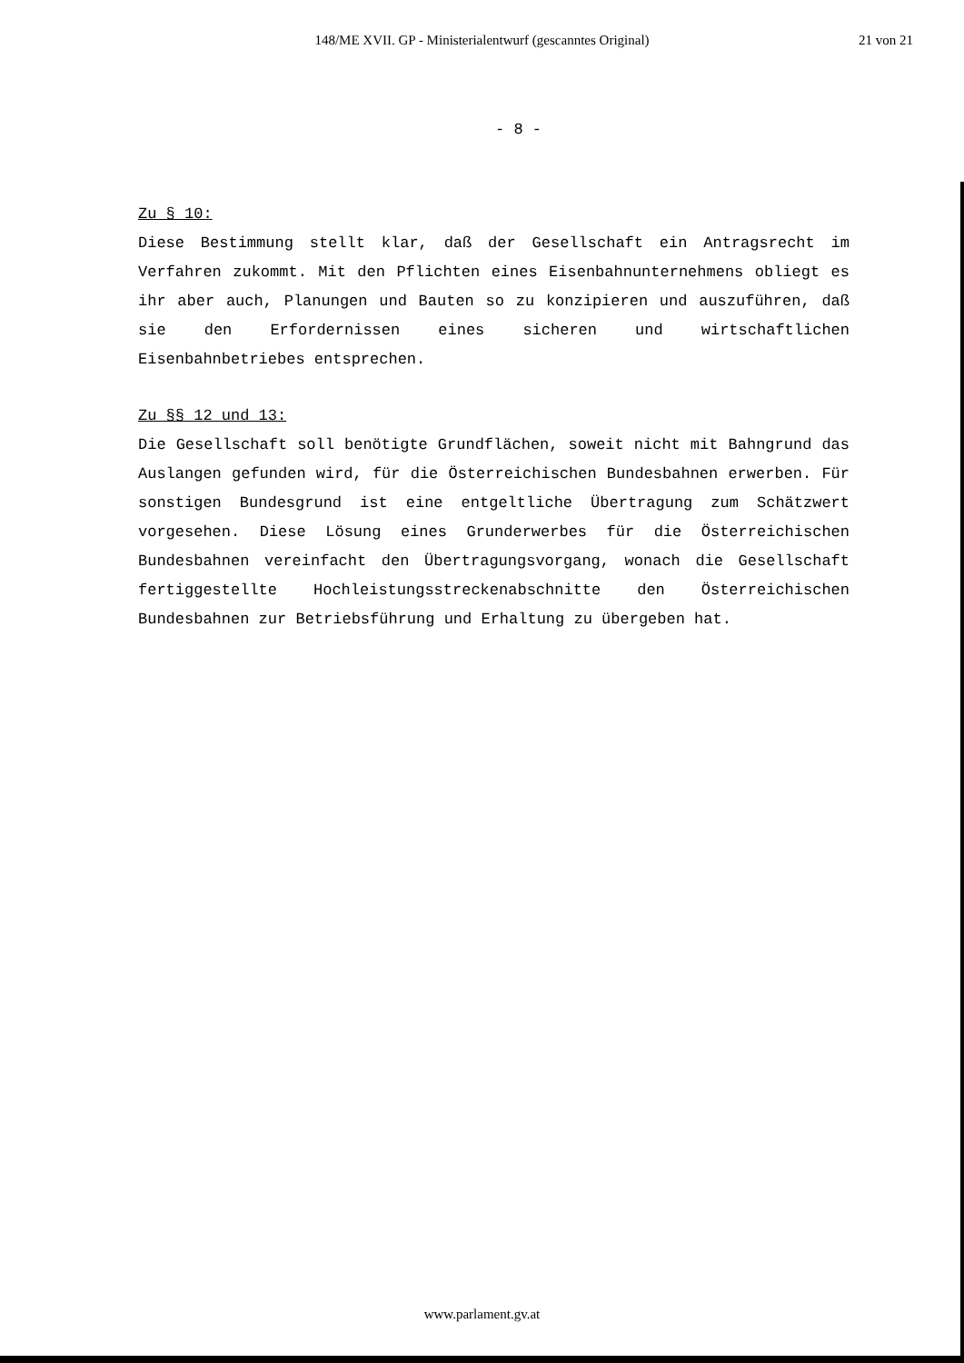148/ME XVII. GP - Ministerialentwurf (gescanntes Original)
21 von 21
- 8 -
Zu § 10:
Diese Bestimmung stellt klar, daß der Gesellschaft ein Antragsrecht im Verfahren zukommt. Mit den Pflichten eines Eisenbahnunternehmens obliegt es ihr aber auch, Planungen und Bauten so zu konzipieren und auszuführen, daß sie den Erfordernissen eines sicheren und wirtschaftlichen Eisenbahnbetriebes entsprechen.
Zu §§ 12 und 13:
Die Gesellschaft soll benötigte Grundflächen, soweit nicht mit Bahngrund das Auslangen gefunden wird, für die Österreichischen Bundesbahnen erwerben. Für sonstigen Bundesgrund ist eine entgeltliche Übertragung zum Schätzwert vorgesehen. Diese Lösung eines Grunderwerbes für die Österreichischen Bundesbahnen vereinfacht den Übertragungsvorgang, wonach die Gesellschaft fertiggestellte Hochleistungsstreckenabschnitte den Österreichischen Bundesbahnen zur Betriebsführung und Erhaltung zu übergeben hat.
www.parlament.gv.at